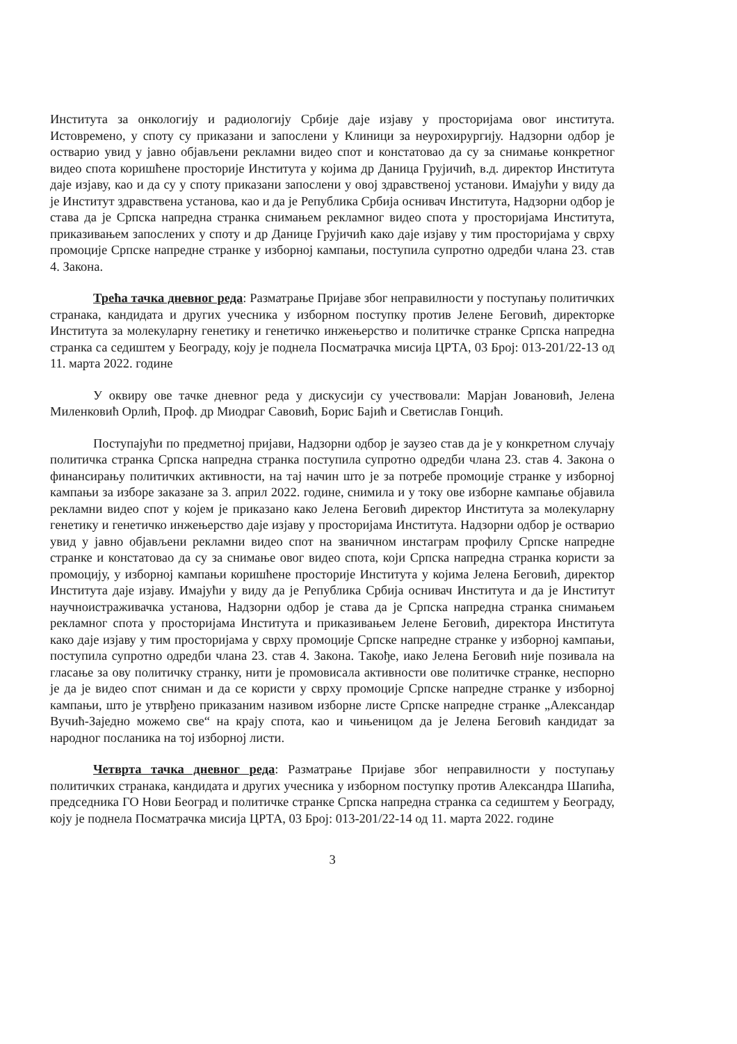Института за онкологију и радиологију Србије даје изјаву у просторијама овог института. Истовремено, у споту су приказани и запослени у Клиници за неурохирургију. Надзорни одбор је остварио увид у јавно објављени рекламни видео спот и констатовао да су за снимање конкретног видео спота коришћене просторије Института у којима др Даница Грујичић, в.д. директор Института даје изјаву, као и да су у споту приказани запослени у овој здравственој установи. Имајући у виду да је Институт здравствена установа, као и да је Република Србија оснивач Института, Надзорни одбор је става да је Српска напредна странка снимањем рекламног видео спота у просторијама Института, приказивањем запослених у споту и др Данице Грујичић како даје изјаву у тим просторијама у сврху промоције Српске напредне странке у изборној кампањи, поступила супротно одредби члана 23. став 4. Закона.
Трећа тачка дневног реда: Разматрање Пријаве због неправилности у поступању политичких странака, кандидата и других учесника у изборном поступку против Јелене Беговић, директорке Института за молекуларну генетику и генетичко инжењерство и политичке странке Српска напредна странка са седиштем у Београду, коју је поднела Посматрачка мисија ЦРТА, 03 Број: 013-201/22-13 од 11. марта 2022. године
У оквиру ове тачке дневног реда у дискусији су учествовали: Марјан Јовановић, Јелена Миленковић Орлић, Проф. др Миодраг Савовић, Борис Бајић и Светислав Гонцић.
Поступајући по предметној пријави, Надзорни одбор је заузео став да је у конкретном случају политичка странка Српска напредна странка поступила супротно одредби члана 23. став 4. Закона о финансирању политичких активности, на тај начин што је за потребе промоције странке у изборној кампањи за изборе заказане за 3. април 2022. године, снимила и у току ове изборне кампање објавила рекламни видео спот у којем је приказано како Јелена Беговић директор Института за молекуларну генетику и генетичко инжењерство даје изјаву у просторијама Института. Надзорни одбор је остварио увид у јавно објављени рекламни видео спот на званичном инстаграм профилу Српске напредне странке и констатовао да су за снимање овог видео спота, који Српска напредна странка користи за промоцију, у изборној кампањи коришћене просторије Института у којима Јелена Беговић, директор Института даје изјаву. Имајући у виду да је Република Србија оснивач Института и да је Институт научноистраживачка установа, Надзорни одбор је става да је Српска напредна странка снимањем рекламног спота у просторијама Института и приказивањем Јелене Беговић, директора Института како даје изјаву у тим просторијама у сврху промоције Српске напредне странке у изборној кампањи, поступила супротно одредби члана 23. став 4. Закона. Такође, иако Јелена Беговић није позивала на гласање за ову политичку странку, нити је промовисала активности ове политичке странке, неспорно је да је видео спот сниман и да се користи у сврху промоције Српске напредне странке у изборној кампањи, што је утврђено приказаним називом изборне листе Српске напредне странке „Александар Вучић-Заједно можемо све“ на крају спота, као и чињеницом да је Јелена Беговић кандидат за народног посланика на тој изборној листи.
Четврта тачка дневног реда: Разматрање Пријаве због неправилности у поступању политичких странака, кандидата и других учесника у изборном поступку против Александра Шапића, председника ГО Нови Београд и политичке странке Српска напредна странка са седиштем у Београду, коју је поднела Посматрачка мисија ЦРТА, 03 Број: 013-201/22-14 од 11. марта 2022. године
3